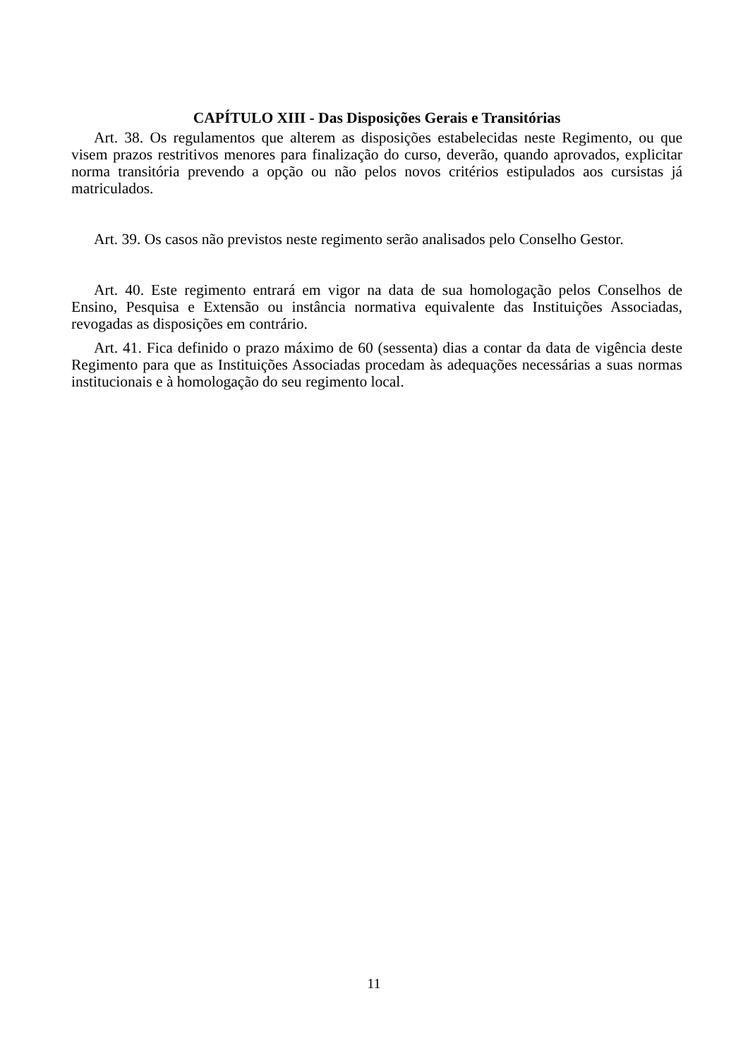CAPÍTULO XIII - Das Disposições Gerais e Transitórias
Art. 38. Os regulamentos que alterem as disposições estabelecidas neste Regimento, ou que visem prazos restritivos menores para finalização do curso, deverão, quando aprovados, explicitar norma transitória prevendo a opção ou não pelos novos critérios estipulados aos cursistas já matriculados.
Art. 39. Os casos não previstos neste regimento serão analisados pelo Conselho Gestor.
Art. 40. Este regimento entrará em vigor na data de sua homologação pelos Conselhos de Ensino, Pesquisa e Extensão ou instância normativa equivalente das Instituições Associadas, revogadas as disposições em contrário.
Art. 41. Fica definido o prazo máximo de 60 (sessenta) dias a contar da data de vigência deste Regimento para que as Instituições Associadas procedam às adequações necessárias a suas normas institucionais e à homologação do seu regimento local.
11